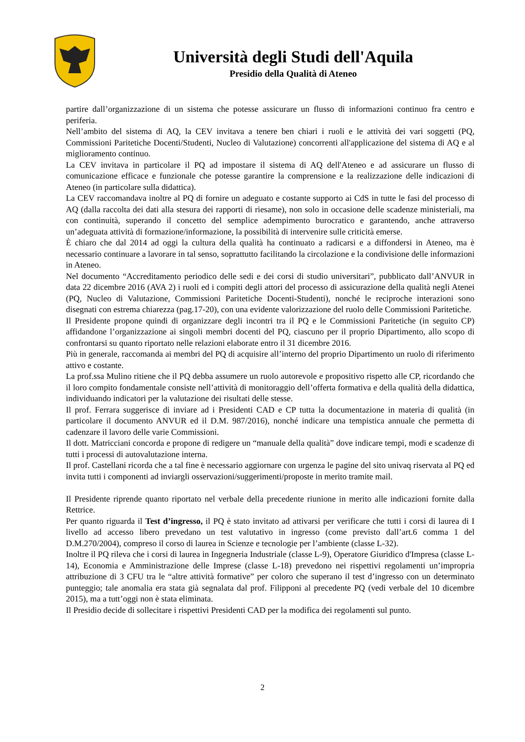Università degli Studi dell'Aquila
Presidio della Qualità di Ateneo
partire dall’organizzazione di un sistema che potesse assicurare un flusso di informazioni continuo fra centro e periferia.
Nell’ambito del sistema di AQ, la CEV invitava a tenere ben chiari i ruoli e le attività dei vari soggetti (PQ, Commissioni Paritetiche Docenti/Studenti, Nucleo di Valutazione) concorrenti all'applicazione del sistema di AQ e al miglioramento continuo.
La CEV invitava in particolare il PQ ad impostare il sistema di AQ dell'Ateneo e ad assicurare un flusso di comunicazione efficace e funzionale che potesse garantire la comprensione e la realizzazione delle indicazioni di Ateneo (in particolare sulla didattica).
La CEV raccomandava inoltre al PQ di fornire un adeguato e costante supporto ai CdS in tutte le fasi del processo di AQ (dalla raccolta dei dati alla stesura dei rapporti di riesame), non solo in occasione delle scadenze ministeriali, ma con continuità, superando il concetto del semplice adempimento burocratico e garantendo, anche attraverso un’adeguata attività di formazione/informazione, la possibilità di intervenire sulle criticità emerse.
È chiaro che dal 2014 ad oggi la cultura della qualità ha continuato a radicarsi e a diffondersi in Ateneo, ma è necessario continuare a lavorare in tal senso, soprattutto facilitando la circolazione e la condivisione delle informazioni in Ateneo.
Nel documento “Accreditamento periodico delle sedi e dei corsi di studio universitari”, pubblicato dall’ANVUR in data 22 dicembre 2016 (AVA 2) i ruoli ed i compiti degli attori del processo di assicurazione della qualità negli Atenei (PQ, Nucleo di Valutazione, Commissioni Paritetiche Docenti-Studenti), nonché le reciproche interazioni sono disegnati con estrema chiarezza (pag.17-20), con una evidente valorizzazione del ruolo delle Commissioni Paritetiche.
Il Presidente propone quindi di organizzare degli incontri tra il PQ e le Commissioni Paritetiche (in seguito CP) affidandone l’organizzazione ai singoli membri docenti del PQ, ciascuno per il proprio Dipartimento, allo scopo di confrontarsi su quanto riportato nelle relazioni elaborate entro il 31 dicembre 2016.
Più in generale, raccomanda ai membri del PQ di acquisire all’interno del proprio Dipartimento un ruolo di riferimento attivo e costante.
La prof.ssa Mulino ritiene che il PQ debba assumere un ruolo autorevole e propositivo rispetto alle CP, ricordando che il loro compito fondamentale consiste nell’attività di monitoraggio dell’offerta formativa e della qualità della didattica, individuando indicatori per la valutazione dei risultati delle stesse.
Il prof. Ferrara suggerisce di inviare ad i Presidenti CAD e CP tutta la documentazione in materia di qualità (in particolare il documento ANVUR ed il D.M. 987/2016), nonché indicare una tempistica annuale che permetta di cadenzare il lavoro delle varie Commissioni.
Il dott. Matricciani concorda e propone di redigere un “manuale della qualità” dove indicare tempi, modi e scadenze di tutti i processi di autovalutazione interna.
Il prof. Castellani ricorda che a tal fine è necessario aggiornare con urgenza le pagine del sito univaq riservata al PQ ed invita tutti i componenti ad inviargli osservazioni/suggerimenti/proposte in merito tramite mail.
Il Presidente riprende quanto riportato nel verbale della precedente riunione in merito alle indicazioni fornite dalla Rettrice.
Per quanto riguarda il Test d’ingresso, il PQ è stato invitato ad attivarsi per verificare che tutti i corsi di laurea di I livello ad accesso libero prevedano un test valutativo in ingresso (come previsto dall’art.6 comma 1 del D.M.270/2004), compreso il corso di laurea in Scienze e tecnologie per l’ambiente (classe L-32).
Inoltre il PQ rileva che i corsi di laurea in Ingegneria Industriale (classe L-9), Operatore Giuridico d'Impresa (classe L-14), Economia e Amministrazione delle Imprese (classe L-18) prevedono nei rispettivi regolamenti un’impropria attribuzione di 3 CFU tra le “altre attività formative” per coloro che superano il test d’ingresso con un determinato punteggio; tale anomalia era stata già segnalata dal prof. Filipponi al precedente PQ (vedi verbale del 10 dicembre 2015), ma a tutt’oggi non è stata eliminata.
Il Presidio decide di sollecitare i rispettivi Presidenti CAD per la modifica dei regolamenti sul punto.
2